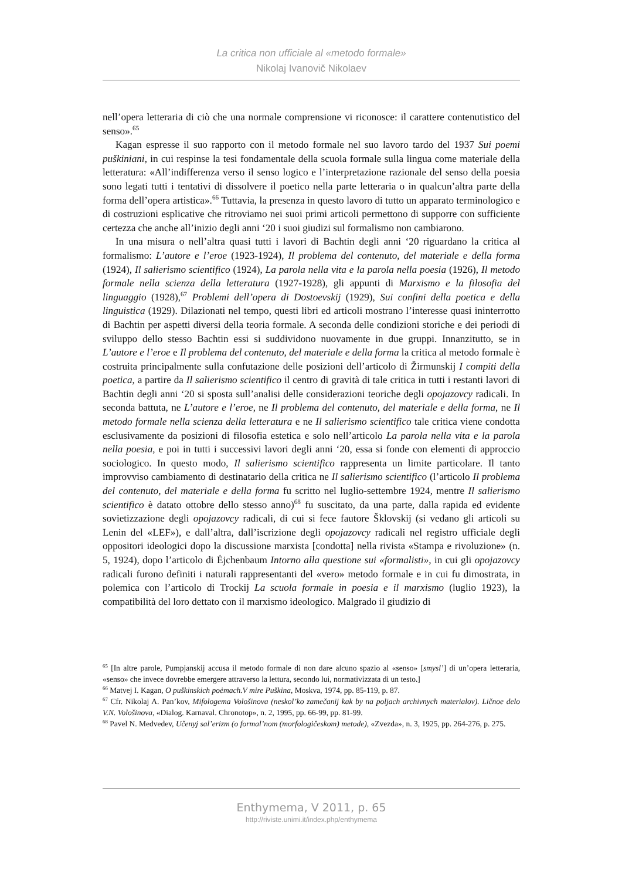La critica non ufficiale al «metodo formale»
Nikolaj Ivanovič Nikolaev
nell’opera letteraria di ciò che una normale comprensione vi riconosce: il carattere contenutistico del senso».<sup>65</sup>
Kagan espresse il suo rapporto con il metodo formale nel suo lavoro tardo del 1937 Sui poemi puškiniani, in cui respinse la tesi fondamentale della scuola formale sulla lingua come materiale della letteratura: «All’indifferenza verso il senso logico e l’interpretazione razionale del senso della poesia sono legati tutti i tentativi di dissolvere il poetico nella parte letteraria o in qualcun’altra parte della forma dell’opera artistica».<sup>66</sup> Tuttavia, la presenza in questo lavoro di tutto un apparato terminologico e di costruzioni esplicative che ritroviamo nei suoi primi articoli permettono di supporre con sufficiente certezza che anche all’inizio degli anni ‘20 i suoi giudizi sul formalismo non cambiarono.
In una misura o nell’altra quasi tutti i lavori di Bachtin degli anni ‘20 riguardano la critica al formalismo: L’autore e l’eroe (1923-1924), Il problema del contenuto, del materiale e della forma (1924), Il salierismo scientifico (1924), La parola nella vita e la parola nella poesia (1926), Il metodo formale nella scienza della letteratura (1927-1928), gli appunti di Marxismo e la filosofia del linguaggio (1928),<sup>67</sup> Problemi dell’opera di Dostoevskij (1929), Sui confini della poetica e della linguistica (1929). Dilazionati nel tempo, questi libri ed articoli mostrano l’interesse quasi ininterrotto di Bachtin per aspetti diversi della teoria formale. A seconda delle condizioni storiche e dei periodi di sviluppo dello stesso Bachtin essi si suddividono nuovamente in due gruppi. Innanzitutto, se in L’autore e l’eroe e Il problema del contenuto, del materiale e della forma la critica al metodo formale è costruita principalmente sulla confutazione delle posizioni dell’articolo di Žirmunskij I compiti della poetica, a partire da Il salierismo scientifico il centro di gravità di tale critica in tutti i restanti lavori di Bachtin degli anni ‘20 si sposta sull’analisi delle considerazioni teoriche degli opojazovcy radicali. In seconda battuta, ne L’autore e l’eroe, ne Il problema del contenuto, del materiale e della forma, ne Il metodo formale nella scienza della letteratura e ne Il salierismo scientifico tale critica viene condotta esclusivamente da posizioni di filosofia estetica e solo nell’articolo La parola nella vita e la parola nella poesia, e poi in tutti i successivi lavori degli anni ‘20, essa si fonde con elementi di approccio sociologico. In questo modo, Il salierismo scientifico rappresenta un limite particolare. Il tanto improvviso cambiamento di destinatario della critica ne Il salierismo scientifico (l’articolo Il problema del contenuto, del materiale e della forma fu scritto nel luglio-settembre 1924, mentre Il salierismo scientifico è datato ottobre dello stesso anno)<sup>68</sup> fu suscitato, da una parte, dalla rapida ed evidente sovietizzazione degli opojazovcy radicali, di cui si fece fautore Šklovskij (si vedano gli articoli su Lenin del «LEF»), e dall’altra, dall’iscrizione degli opojazovcy radicali nel registro ufficiale degli oppositori ideologici dopo la discussione marxista [condotta] nella rivista «Stampa e rivoluzione» (n. 5, 1924), dopo l’articolo di Ėjchenbaum Intorno alla questione sui «formalisti», in cui gli opojazovcy radicali furono definiti i naturali rappresentanti del «vero» metodo formale e in cui fu dimostrata, in polemica con l’articolo di Trockij La scuola formale in poesia e il marxismo (luglio 1923), la compatibilità del loro dettato con il marxismo ideologico. Malgrado il giudizio di
<sup>65</sup> [In altre parole, Pumpjanskij accusa il metodo formale di non dare alcuno spazio al «senso» [smysl’] di un’opera letteraria, «senso» che invece dovrebbe emergere attraverso la lettura, secondo lui, normativizzata di un testo.]
<sup>66</sup> Matvej I. Kagan, O puškinskich poėmach.V mire Puškina, Moskva, 1974, pp. 85-119, p. 87.
<sup>67</sup> Cfr. Nikolaj A. Pan’kov, Mifologema Vološinova (neskol’ko zamečanij kak by na poljach archivnych materialov). Ličnoe delo V.N. Vološinova, «Dialog. Karnaval. Chronotop», n. 2, 1995, pp. 66-99, pp. 81-99.
<sup>68</sup> Pavel N. Medvedev, Učenyj sal’erizm (o formal’nom (morfologičeskom) metode), «Zvezda», n. 3, 1925, pp. 264-276, p. 275.
Enthymema, V 2011, p. 65
http://riviste.unimi.it/index.php/enthymema